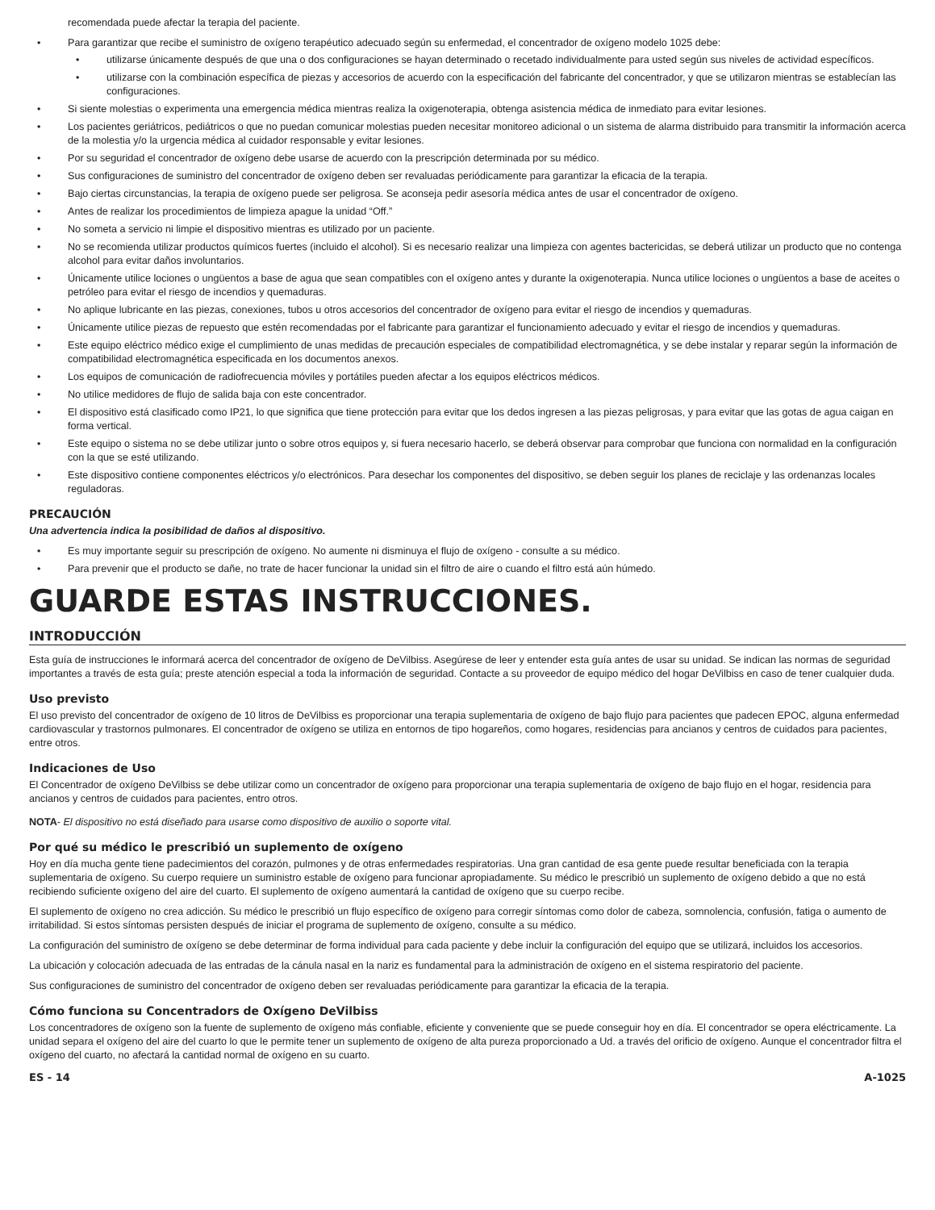recomendada puede afectar la terapia del paciente.
• Para garantizar que recibe el suministro de oxígeno terapéutico adecuado según su enfermedad, el concentrador de oxígeno modelo 1025 debe:
• utilizarse únicamente después de que una o dos configuraciones se hayan determinado o recetado individualmente para usted según sus niveles de actividad específicos.
• utilizarse con la combinación específica de piezas y accesorios de acuerdo con la especificación del fabricante del concentrador, y que se utilizaron mientras se establecían las configuraciones.
• Si siente molestias o experimenta una emergencia médica mientras realiza la oxigenoterapia, obtenga asistencia médica de inmediato para evitar lesiones.
• Los pacientes geriátricos, pediátricos o que no puedan comunicar molestias pueden necesitar monitoreo adicional o un sistema de alarma distribuido para transmitir la información acerca de la molestia y/o la urgencia médica al cuidador responsable y evitar lesiones.
• Por su seguridad el concentrador de oxígeno debe usarse de acuerdo con la prescripción determinada por su médico.
• Sus configuraciones de suministro del concentrador de oxígeno deben ser revaluadas periódicamente para garantizar la eficacia de la terapia.
• Bajo ciertas circunstancias, la terapia de oxígeno puede ser peligrosa. Se aconseja pedir asesoría médica antes de usar el concentrador de oxígeno.
• Antes de realizar los procedimientos de limpieza apague la unidad “Off.”
• No someta a servicio ni limpie el dispositivo mientras es utilizado por un paciente.
• No se recomienda utilizar productos químicos fuertes (incluido el alcohol). Si es necesario realizar una limpieza con agentes bactericidas, se deberá utilizar un producto que no contenga alcohol para evitar daños involuntarios.
• Únicamente utilice lociones o ungüentos a base de agua que sean compatibles con el oxígeno antes y durante la oxigenoterapia. Nunca utilice lociones o ungüentos a base de aceites o petróleo para evitar el riesgo de incendios y quemaduras.
• No aplique lubricante en las piezas, conexiones, tubos u otros accesorios del concentrador de oxígeno para evitar el riesgo de incendios y quemaduras.
• Únicamente utilice piezas de repuesto que estén recomendadas por el fabricante para garantizar el funcionamiento adecuado y evitar el riesgo de incendios y quemaduras.
• Este equipo eléctrico médico exige el cumplimiento de unas medidas de precaución especiales de compatibilidad electromagnética, y se debe instalar y reparar según la información de compatibilidad electromagnética especificada en los documentos anexos.
• Los equipos de comunicación de radiofrecuencia móviles y portátiles pueden afectar a los equipos eléctricos médicos.
• No utilice medidores de flujo de salida baja con este concentrador.
• El dispositivo está clasificado como IP21, lo que significa que tiene protección para evitar que los dedos ingresen a las piezas peligrosas, y para evitar que las gotas de agua caigan en forma vertical.
• Este equipo o sistema no se debe utilizar junto o sobre otros equipos y, si fuera necesario hacerlo, se deberá observar para comprobar que funciona con normalidad en la configuración con la que se esté utilizando.
• Este dispositivo contiene componentes eléctricos y/o electrónicos. Para desechar los componentes del dispositivo, se deben seguir los planes de reciclaje y las ordenanzas locales reguladoras.
PRECAUCIÓN
Una advertencia indica la posibilidad de daños al dispositivo.
• Es muy importante seguir su prescripción de oxígeno. No aumente ni disminuya el flujo de oxígeno - consulte a su médico.
• Para prevenir que el producto se dañe, no trate de hacer funcionar la unidad sin el filtro de aire o cuando el filtro está aún húmedo.
GUARDE ESTAS INSTRUCCIONES.
INTRODUCCIÓN
Esta guía de instrucciones le informará acerca del concentrador de oxígeno de DeVilbiss. Asegúrese de leer y entender esta guía antes de usar su unidad. Se indican las normas de seguridad importantes a través de esta guía; preste atención especial a toda la información de seguridad. Contacte a su proveedor de equipo médico del hogar DeVilbiss en caso de tener cualquier duda.
Uso previsto
El uso previsto del concentrador de oxígeno de 10 litros de DeVilbiss es proporcionar una terapia suplementaria de oxígeno de bajo flujo para pacientes que padecen EPOC, alguna enfermedad cardiovascular y trastornos pulmonares. El concentrador de oxígeno se utiliza en entornos de tipo hogareños, como hogares, residencias para ancianos y centros de cuidados para pacientes, entre otros.
Indicaciones de Uso
El Concentrador de oxígeno DeVilbiss se debe utilizar como un concentrador de oxígeno para proporcionar una terapia suplementaria de oxígeno de bajo flujo en el hogar, residencia para ancianos y centros de cuidados para pacientes, entro otros.
NOTA- El dispositivo no está diseñado para usarse como dispositivo de auxilio o soporte vital.
Por qué su médico le prescribió un suplemento de oxígeno
Hoy en día mucha gente tiene padecimientos del corazón, pulmones y de otras enfermedades respiratorias. Una gran cantidad de esa gente puede resultar beneficiada con la terapia suplementaria de oxígeno. Su cuerpo requiere un suministro estable de oxígeno para funcionar apropiadamente. Su médico le prescribió un suplemento de oxígeno debido a que no está recibiendo suficiente oxígeno del aire del cuarto. El suplemento de oxígeno aumentará la cantidad de oxígeno que su cuerpo recibe.
El suplemento de oxígeno no crea adicción. Su médico le prescribió un flujo específico de oxígeno para corregir síntomas como dolor de cabeza, somnolencia, confusión, fatiga o aumento de irritabilidad. Si estos síntomas persisten después de iniciar el programa de suplemento de oxígeno, consulte a su médico.
La configuración del suministro de oxígeno se debe determinar de forma individual para cada paciente y debe incluir la configuración del equipo que se utilizará, incluidos los accesorios.
La ubicación y colocación adecuada de las entradas de la cánula nasal en la nariz es fundamental para la administración de oxígeno en el sistema respiratorio del paciente.
Sus configuraciones de suministro del concentrador de oxígeno deben ser revaluadas periódicamente para garantizar la eficacia de la terapia.
Cómo funciona su Concentradors de Oxígeno DeVilbiss
Los concentradores de oxígeno son la fuente de suplemento de oxígeno más confiable, eficiente y conveniente que se puede conseguir hoy en día. El concentrador se opera eléctricamente. La unidad separa el oxígeno del aire del cuarto lo que le permite tener un suplemento de oxígeno de alta pureza proporcionado a Ud. a través del orificio de oxígeno. Aunque el concentrador filtra el oxígeno del cuarto, no afectará la cantidad normal de oxígeno en su cuarto.
ES - 14 A-1025